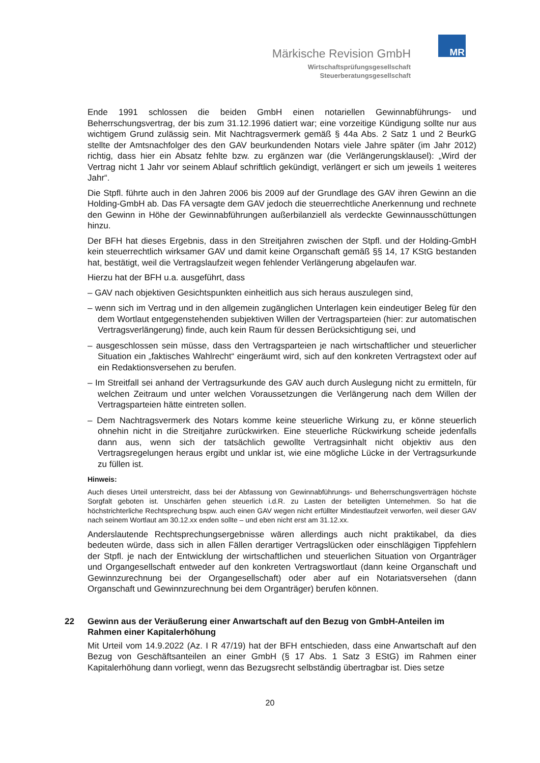Märkische Revision GmbH
Wirtschaftsprüfungsgesellschaft
Steuerberatungsgesellschaft
MR
Ende 1991 schlossen die beiden GmbH einen notariellen Gewinnabführungs- und Beherrschungsvertrag, der bis zum 31.12.1996 datiert war; eine vorzeitige Kündigung sollte nur aus wichtigem Grund zulässig sein. Mit Nachtragsvermerk gemäß § 44a Abs. 2 Satz 1 und 2 BeurkG stellte der Amtsnachfolger des den GAV beurkundenden Notars viele Jahre später (im Jahr 2012) richtig, dass hier ein Absatz fehlte bzw. zu ergänzen war (die Verlängerungsklausel): „Wird der Vertrag nicht 1 Jahr vor seinem Ablauf schriftlich gekündigt, verlängert er sich um jeweils 1 weiteres Jahr“.
Die Stpfl. führte auch in den Jahren 2006 bis 2009 auf der Grundlage des GAV ihren Gewinn an die Holding-GmbH ab. Das FA versagte dem GAV jedoch die steuerrechtliche Anerkennung und rechnete den Gewinn in Höhe der Gewinnabführungen außerbilanziell als verdeckte Gewinnausschüttungen hinzu.
Der BFH hat dieses Ergebnis, dass in den Streitjahren zwischen der Stpfl. und der Holding-GmbH kein steuerrechtlich wirksamer GAV und damit keine Organschaft gemäß §§ 14, 17 KStG bestanden hat, bestätigt, weil die Vertragslaufzeit wegen fehlender Verlängerung abgelaufen war.
Hierzu hat der BFH u.a. ausgeführt, dass
– GAV nach objektiven Gesichtspunkten einheitlich aus sich heraus auszulegen sind,
– wenn sich im Vertrag und in den allgemein zugänglichen Unterlagen kein eindeutiger Beleg für den dem Wortlaut entgegenstehenden subjektiven Willen der Vertragsparteien (hier: zur automatischen Vertragsverlängerung) finde, auch kein Raum für dessen Berücksichtigung sei, und
– ausgeschlossen sein müsse, dass den Vertragsparteien je nach wirtschaftlicher und steuerlicher Situation ein „faktisches Wahlrecht“ eingeräumt wird, sich auf den konkreten Vertragstext oder auf ein Redaktionsversehen zu berufen.
– Im Streitfall sei anhand der Vertragsurkunde des GAV auch durch Auslegung nicht zu ermitteln, für welchen Zeitraum und unter welchen Voraussetzungen die Verlängerung nach dem Willen der Vertragsparteien hätte eintreten sollen.
– Dem Nachtragsvermerk des Notars komme keine steuerliche Wirkung zu, er könne steuerlich ohnehin nicht in die Streitjahre zurückwirken. Eine steuerliche Rückwirkung scheide jedenfalls dann aus, wenn sich der tatsächlich gewollte Vertragsinhalt nicht objektiv aus den Vertragsregelungen heraus ergibt und unklar ist, wie eine mögliche Lücke in der Vertragsurkunde zu füllen ist.
Hinweis:
Auch dieses Urteil unterstreicht, dass bei der Abfassung von Gewinnabführungs- und Beherrschungsverträgen höchste Sorgfalt geboten ist. Unschärfen gehen steuerlich i.d.R. zu Lasten der beteiligten Unternehmen. So hat die höchstrichterliche Rechtsprechung bspw. auch einen GAV wegen nicht erfüllter Mindestlaufzeit verworfen, weil dieser GAV nach seinem Wortlaut am 30.12.xx enden sollte – und eben nicht erst am 31.12.xx.
Anderslautende Rechtsprechungsergebnisse wären allerdings auch nicht praktikabel, da dies bedeuten würde, dass sich in allen Fällen derartiger Vertragslücken oder einschlägigen Tippfehlern der Stpfl. je nach der Entwicklung der wirtschaftlichen und steuerlichen Situation von Organträger und Organgesellschaft entweder auf den konkreten Vertragswortlaut (dann keine Organschaft und Gewinnzurechnung bei der Organgesellschaft) oder aber auf ein Notariatsversehen (dann Organschaft und Gewinnzurechnung bei dem Organträger) berufen können.
22 Gewinn aus der Veräußerung einer Anwartschaft auf den Bezug von GmbH-Anteilen im Rahmen einer Kapitalerhöhung
Mit Urteil vom 14.9.2022 (Az. I R 47/19) hat der BFH entschieden, dass eine Anwartschaft auf den Bezug von Geschäftsanteilen an einer GmbH (§ 17 Abs. 1 Satz 3 EStG) im Rahmen einer Kapitalerhöhung dann vorliegt, wenn das Bezugsrecht selbständig übertragbar ist. Dies setze
20